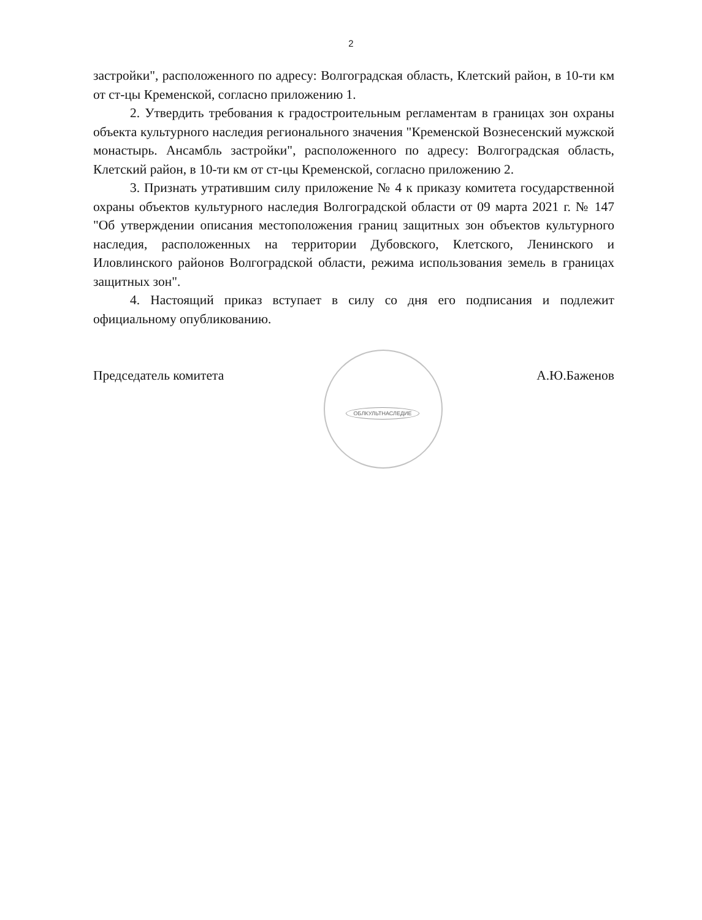2
застройки", расположенного по адресу: Волгоградская область, Клетский район, в 10-ти км от ст-цы Кременской, согласно приложению 1.
2. Утвердить требования к градостроительным регламентам в границах зон охраны объекта культурного наследия регионального значения "Кременской Вознесенский мужской монастырь. Ансамбль застройки", расположенного по адресу: Волгоградская область, Клетский район, в 10-ти км от ст-цы Кременской, согласно приложению 2.
3. Признать утратившим силу приложение № 4 к приказу комитета государственной охраны объектов культурного наследия Волгоградской области от 09 марта 2021 г. № 147 "Об утверждении описания местоположения границ защитных зон объектов культурного наследия, расположенных на территории Дубовского, Клетского, Ленинского и Иловлинского районов Волгоградской области, режима использования земель в границах защитных зон".
4. Настоящий приказ вступает в силу со дня его подписания и подлежит официальному опубликованию.
Председатель комитета А.Ю.Баженов
ОБЛКУЛЬТНАСЛЕДИЕ